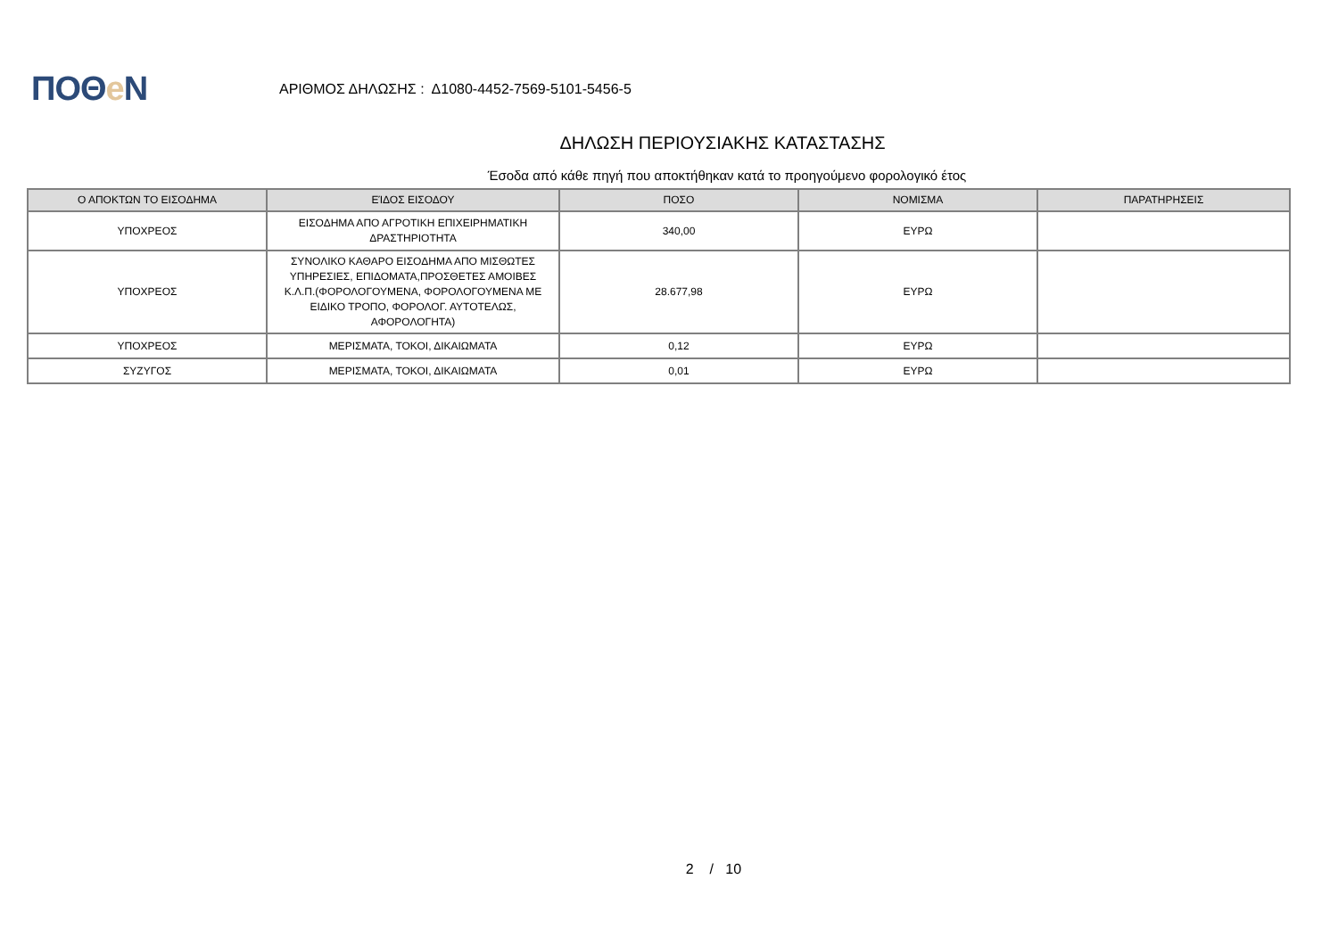ΠΟΘe Ν
ΑΡΙΘΜΟΣ ΔΗΛΩΣΗΣ : Δ1080-4452-7569-5101-5456-5
ΔΗΛΩΣΗ ΠΕΡΙΟΥΣΙΑΚΗΣ ΚΑΤΑΣΤΑΣΗΣ
Έσοδα από κάθε πηγή που αποκτήθηκαν κατά το προηγούμενο φορολογικό έτος
| Ο ΑΠΟΚΤΩΝ ΤΟ ΕΙΣΟΔΗΜΑ | ΕΊΔΟΣ ΕΙΣΟΔΟΥ | ΠΟΣΟ | ΝΟΜΙΣΜΑ | ΠΑΡΑΤΗΡΗΣΕΙΣ |
| --- | --- | --- | --- | --- |
| ΥΠΟΧΡΕΟΣ | ΕΙΣΟΔΗΜΑ ΑΠΟ ΑΓΡΟΤΙΚΗ ΕΠΙΧΕΙΡΗΜΑΤΙΚΗ ΔΡΑΣΤΗΡΙΟΤΗΤΑ | 340,00 | ΕΥΡΩ | |
| ΥΠΟΧΡΕΟΣ | ΣΥΝΟΛΙΚΟ ΚΑΘΑΡΟ ΕΙΣΟΔΗΜΑ ΑΠΟ ΜΙΣΘΩΤΕΣ ΥΠΗΡΕΣΙΕΣ, ΕΠΙΔΟΜΑΤΑ,ΠΡΟΣΘΕΤΕΣ ΑΜΟΙΒΕΣ Κ.Λ.Π.(ΦΟΡΟΛΟΓΟΥΜΕΝΑ, ΦΟΡΟΛΟΓΟΥΜΕΝΑ ΜΕ ΕΙΔΙΚΟ ΤΡΟΠΟ, ΦΟΡΟΛΟΓ. ΑΥΤΟΤΕΛΩΣ, ΑΦΟΡΟΛΟΓΗΤΑ) | 28.677,98 | ΕΥΡΩ | |
| ΥΠΟΧΡΕΟΣ | ΜΕΡΙΣΜΑΤΑ, ΤΟΚΟΙ, ΔΙΚΑΙΩΜΑΤΑ | 0,12 | ΕΥΡΩ | |
| ΣΥΖΥΓΟΣ | ΜΕΡΙΣΜΑΤΑ, ΤΟΚΟΙ, ΔΙΚΑΙΩΜΑΤΑ | 0,01 | ΕΥΡΩ | |
2 / 10